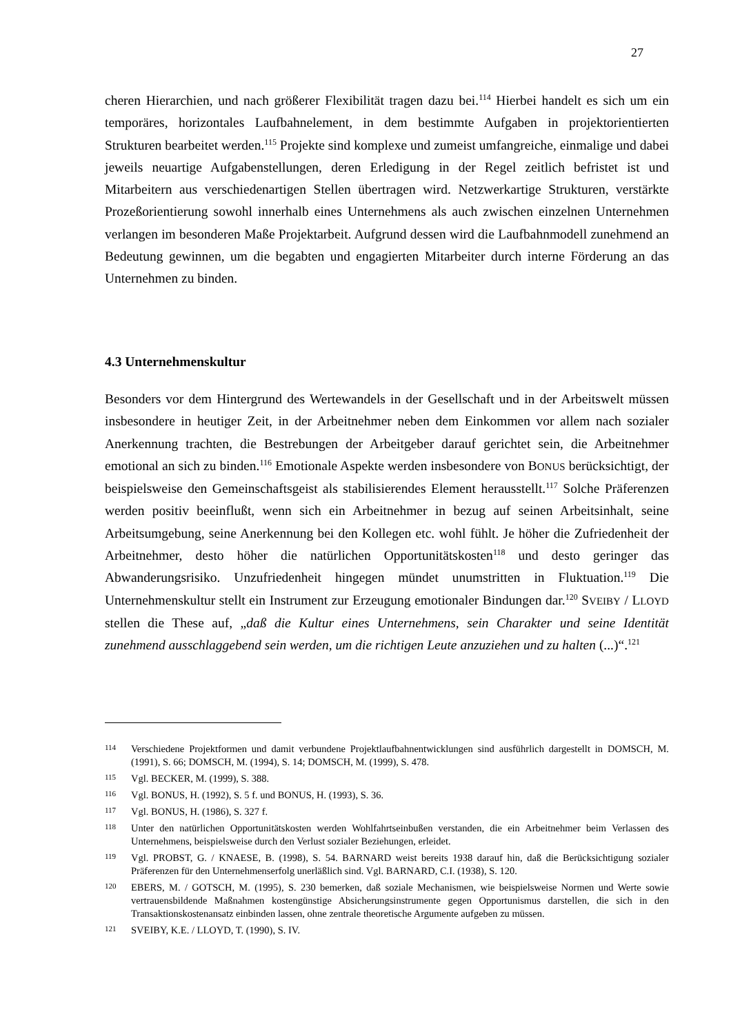27
cheren Hierarchien, und nach größerer Flexibilität tragen dazu bei.<sup>114</sup> Hierbei handelt es sich um ein temporäres, horizontales Laufbahnelement, in dem bestimmte Aufgaben in projektori­entierten Strukturen bearbeitet werden.<sup>115</sup> Projekte sind komplexe und zumeist umfangreiche, einmalige und dabei jeweils neuartige Aufgabenstellungen, deren Erledigung in der Regel zeit­lich befristet ist und Mitarbeitern aus verschiedenartigen Stellen übertragen wird. Netzwerkarti­ge Strukturen, verstärkte Prozeßorientierung sowohl innerhalb eines Unternehmens als auch zwischen einzelnen Unternehmen verlangen im besonderen Maße Projektarbeit. Aufgrund des­sen wird die Laufbahnmodell zunehmend an Bedeutung gewinnen, um die begabten und enga­gierten Mitarbeiter durch interne Förderung an das Unternehmen zu binden.
4.3 Unternehmenskultur
Besonders vor dem Hintergrund des Wertewandels in der Gesellschaft und in der Arbeitswelt müssen insbesondere in heutiger Zeit, in der Arbeitnehmer neben dem Einkommen vor allem nach sozialer Anerkennung trachten, die Bestrebungen der Arbeitgeber darauf gerichtet sein, die Arbeitnehmer emotional an sich zu binden.<sup>116</sup> Emotionale Aspekte werden insbesondere von BONUS berücksichtigt, der beispielsweise den Gemeinschaftsgeist als stabilisierendes Ele­ment herausstellt.<sup>117</sup> Solche Präferenzen werden positiv beeinflußt, wenn sich ein Arbeitnehmer in bezug auf seinen Arbeitsinhalt, seine Arbeitsumgebung, seine Anerkennung bei den Kolle­gen etc. wohl fühlt. Je höher die Zufriedenheit der Arbeitnehmer, desto höher die natürlichen Opportunitätskosten<sup>118</sup> und desto geringer das Abwanderungsrisiko. Unzufriedenheit hingegen mündet unumstritten in Fluktuation.<sup>119</sup> Die Unternehmenskultur stellt ein Instrument zur Er­zeugung emotionaler Bindungen dar.<sup>120</sup> SVEIBY / LLOYD stellen die These auf, „daß die Kultur eines Unternehmens, sein Charakter und seine Identität zunehmend ausschlaggebend sein wer­den, um die richtigen Leute anzuziehen und zu halten (...)“.<sup>121</sup>
114 Verschiedene Projektformen und damit verbundene Projektlaufbahnentwicklungen sind ausführlich darge­stellt in DOMSCH, M. (1991), S. 66; DOMSCH, M. (1994), S. 14; DOMSCH, M. (1999), S. 478.
115 Vgl. BECKER, M. (1999), S. 388.
116 Vgl. BONUS, H. (1992), S. 5 f. und BONUS, H. (1993), S. 36.
117 Vgl. BONUS, H. (1986), S. 327 f.
118 Unter den natürlichen Opportunitätskosten werden Wohlfahrtseinbußen verstanden, die ein Arbeitnehmer beim Verlassen des Unternehmens, beispielsweise durch den Verlust sozialer Beziehungen, erleidet.
119 Vgl. PROBST, G. / KNAESE, B. (1998), S. 54. BARNARD weist bereits 1938 darauf hin, daß die Berücksichti­gung sozialer Präferenzen für den Unternehmenserfolg unerläßlich sind. Vgl. BARNARD, C.I. (1938), S. 120.
120 EBERS, M. / GOTSCH, M. (1995), S. 230 bemerken, daß soziale Mechanismen, wie beispielsweise Normen und Werte sowie vertrauensbildende Maßnahmen kostengünstige Absicherungsinstrumente gegen Opportu­nismus darstellen, die sich in den Transaktionskostenansatz einbinden lassen, ohne zentrale theoretische Ar­gumente aufgeben zu müssen.
121 SVEIBY, K.E. / LLOYD, T. (1990), S. IV.